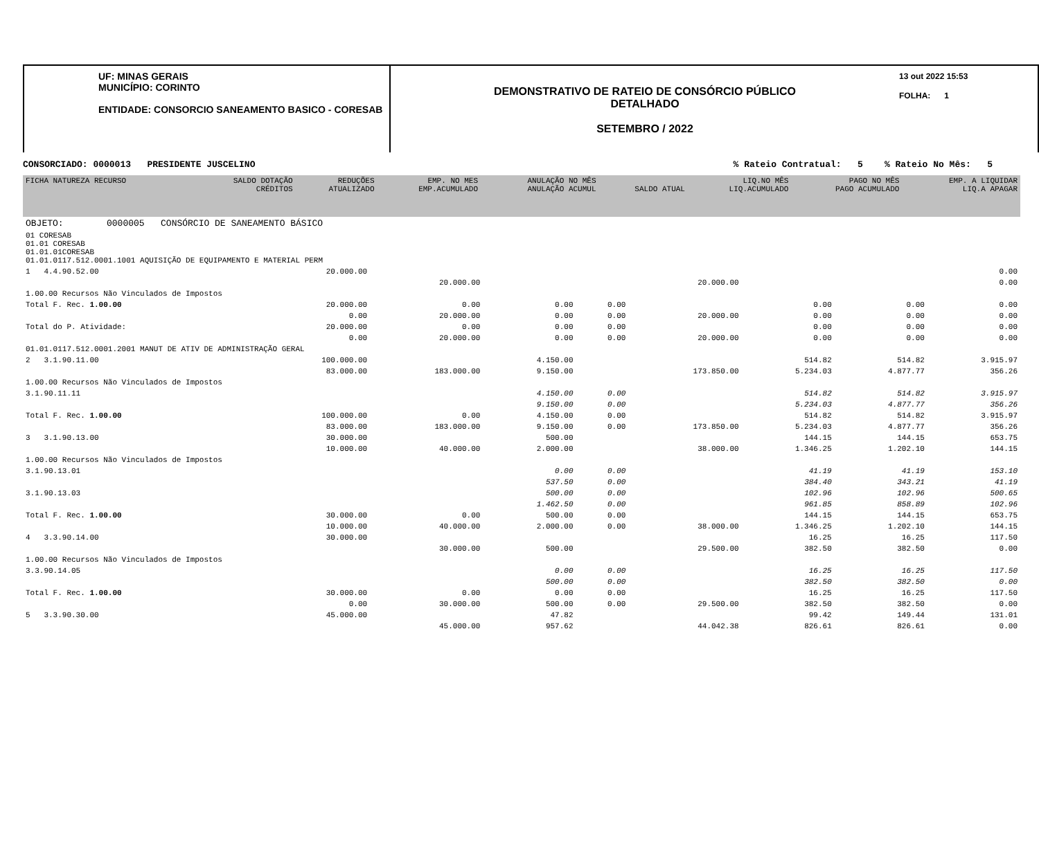UF: MINAS GERAIS
MUNICÍPIO: CORINTO
ENTIDADE: CONSORCIO SANEAMENTO BASICO - CORESAB
DEMONSTRATIVO DE RATEIO DE CONSÓRCIO PÚBLICO
DETALHADO
SETEMBRO / 2022
13 out 2022 15:53
FOLHA: 1
CONSORCIADO: 0000013 PRESIDENTE JUSCELINO% Rateio Contratual: 5 % Rateio No Mês: 5
| FICHA NATUREZA RECURSO | SALDO DOTAÇÃO CRÉDITOS | REDUÇÕES ATUALIZADO | EMP. NO MES EMP.ACUMULADO | ANULAÇÃO NO MÊS ANULAÇÃO ACUMUL | SALDO ATUAL | LIQ.NO MÊS LIQ.ACUMULADO | PAGO NO MÊS PAGO ACUMULADO | EMP. A LIQUIDAR LIQ.A APAGAR |
| --- | --- | --- | --- | --- | --- | --- | --- | --- |
| OBJETO: 0000005 CONSÓRCIO DE SANEAMENTO BÁSICO | | | | | | | | |
| 01 CORESAB 01.01 CORESAB 01.01.01CORESAB 01.01.0117.512.0001.1001 AQUISIÇÃO DE EQUIPAMENTO E MATERIAL PERM | | | | | | | | |
| 1 4.4.90.52.00 | 20.000.00 | | | | | | | 0.00 |
| | | 20.000.00 | | | 20.000.00 | | | 0.00 |
| 1.00.00 Recursos Não Vinculados de Impostos | | | | | | | | |
| Total F. Rec. 1.00.00 | 20.000.00 | 0.00 | 0.00 | 0.00 | | 0.00 | 0.00 | 0.00 |
| | 0.00 | 20.000.00 | 0.00 | 0.00 | 20.000.00 | 0.00 | 0.00 | 0.00 |
| Total do P. Atividade: | 20.000.00 | 0.00 | 0.00 | 0.00 | | 0.00 | 0.00 | 0.00 |
| | 0.00 | 20.000.00 | 0.00 | 0.00 | 20.000.00 | 0.00 | 0.00 | 0.00 |
| 01.01.0117.512.0001.2001 MANUT DE ATIV DE ADMINISTRAÇÃO GERAL | | | | | | | | |
| 2 3.1.90.11.00 | 100.000.00 | | 4.150.00 | | | 514.82 | 514.82 | 3.915.97 |
| | 83.000.00 | 183.000.00 | 9.150.00 | | 173.850.00 | 5.234.03 | 4.877.77 | 356.26 |
| 1.00.00 Recursos Não Vinculados de Impostos | | | | | | | | |
| 3.1.90.11.11 | | | 4.150.00 | 0.00 | | 514.82 | 514.82 | 3.915.97 |
| | | | 9.150.00 | 0.00 | | 5.234.03 | 4.877.77 | 356.26 |
| Total F. Rec. 1.00.00 | 100.000.00 | 0.00 | 4.150.00 | 0.00 | | 514.82 | 514.82 | 3.915.97 |
| | 83.000.00 | 183.000.00 | 9.150.00 | 0.00 | 173.850.00 | 5.234.03 | 4.877.77 | 356.26 |
| 3 3.1.90.13.00 | 30.000.00 | | 500.00 | | | 144.15 | 144.15 | 653.75 |
| | 10.000.00 | 40.000.00 | 2.000.00 | | 38.000.00 | 1.346.25 | 1.202.10 | 144.15 |
| 1.00.00 Recursos Não Vinculados de Impostos | | | | | | | | |
| 3.1.90.13.01 | | | 0.00 | 0.00 | | 41.19 | 41.19 | 153.10 |
| | | | 537.50 | 0.00 | | 384.40 | 343.21 | 41.19 |
| 3.1.90.13.03 | | | 500.00 | 0.00 | | 102.96 | 102.96 | 500.65 |
| | | | 1.462.50 | 0.00 | | 961.85 | 858.89 | 102.96 |
| Total F. Rec. 1.00.00 | 30.000.00 | 0.00 | 500.00 | 0.00 | | 144.15 | 144.15 | 653.75 |
| | 10.000.00 | 40.000.00 | 2.000.00 | 0.00 | 38.000.00 | 1.346.25 | 1.202.10 | 144.15 |
| 4 3.3.90.14.00 | 30.000.00 | | | | | 16.25 | 16.25 | 117.50 |
| | | 30.000.00 | 500.00 | | 29.500.00 | 382.50 | 382.50 | 0.00 |
| 1.00.00 Recursos Não Vinculados de Impostos | | | | | | | | |
| 3.3.90.14.05 | | | 0.00 | 0.00 | | 16.25 | 16.25 | 117.50 |
| | | | 500.00 | 0.00 | | 382.50 | 382.50 | 0.00 |
| Total F. Rec. 1.00.00 | 30.000.00 | 0.00 | 0.00 | 0.00 | | 16.25 | 16.25 | 117.50 |
| | 0.00 | 30.000.00 | 500.00 | 0.00 | 29.500.00 | 382.50 | 382.50 | 0.00 |
| 5 3.3.90.30.00 | 45.000.00 | | 47.82 | | | 99.42 | 149.44 | 131.01 |
| | | 45.000.00 | 957.62 | | 44.042.38 | 826.61 | 826.61 | 0.00 |